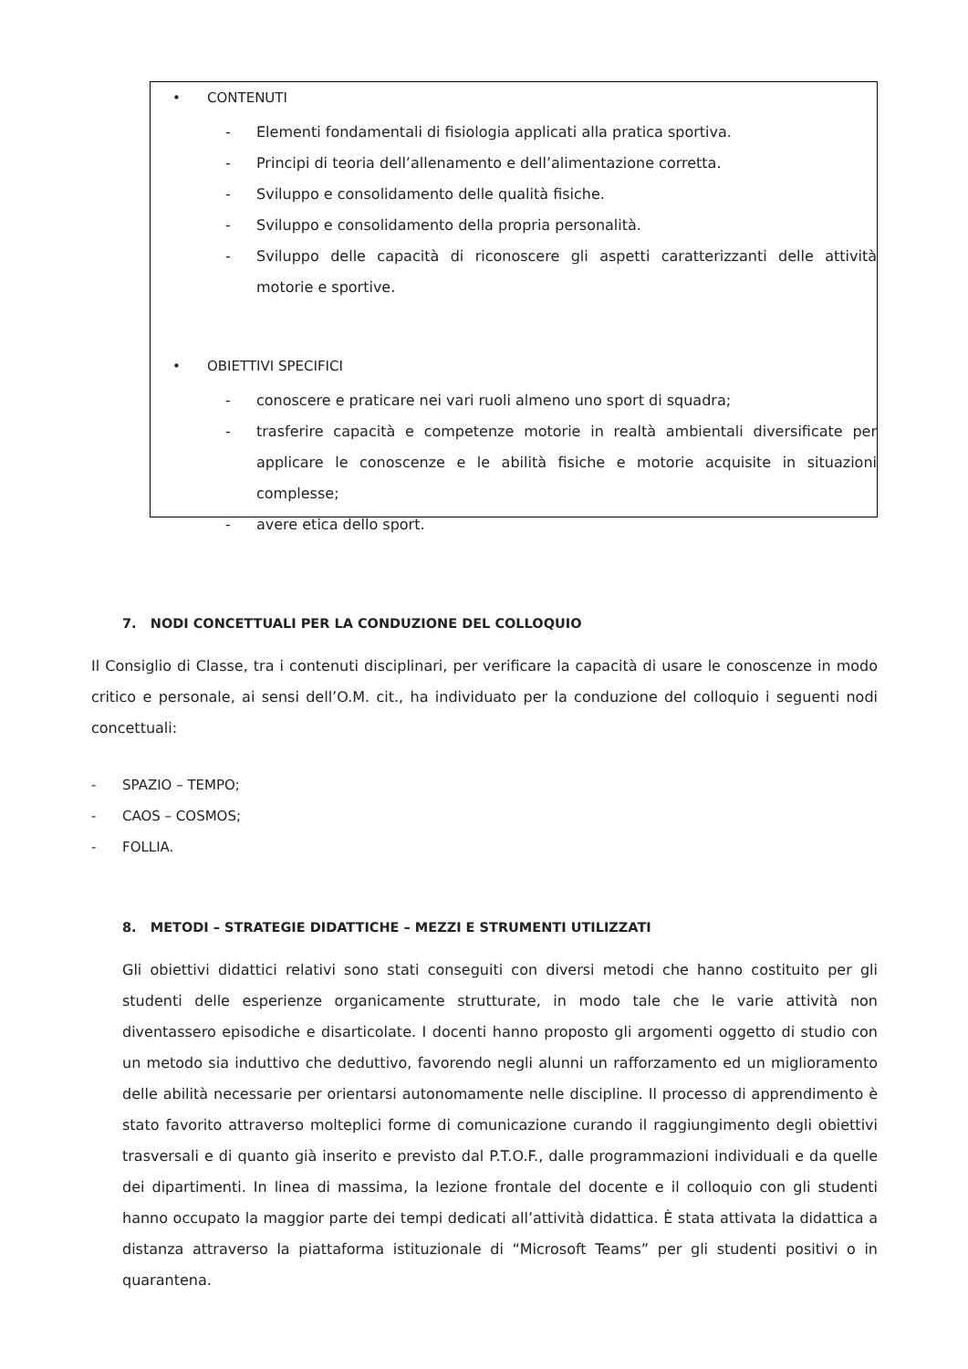• CONTENUTI
- Elementi fondamentali di fisiologia applicati alla pratica sportiva.
- Principi di teoria dell’allenamento e dell’alimentazione corretta.
- Sviluppo e consolidamento delle qualità fisiche.
- Sviluppo e consolidamento della propria personalità.
- Sviluppo delle capacità di riconoscere gli aspetti caratterizzanti delle attività motorie e sportive.
• OBIETTIVI SPECIFICI
- conoscere e praticare nei vari ruoli almeno uno sport di squadra;
- trasferire capacità e competenze motorie in realtà ambientali diversificate per applicare le conoscenze e le abilità fisiche e motorie acquisite in situazioni complesse;
- avere etica dello sport.
7. NODI CONCETTUALI PER LA CONDUZIONE DEL COLLOQUIO
Il Consiglio di Classe, tra i contenuti disciplinari, per verificare la capacità di usare le conoscenze in modo critico e personale, ai sensi dell’O.M. cit., ha individuato per la conduzione del colloquio i seguenti nodi concettuali:
- SPAZIO – TEMPO;
- CAOS – COSMOS;
- FOLLIA.
8. METODI – STRATEGIE DIDATTICHE – MEZZI E STRUMENTI UTILIZZATI
Gli obiettivi didattici relativi sono stati conseguiti con diversi metodi che hanno costituito per gli studenti delle esperienze organicamente strutturate, in modo tale che le varie attività non diventassero episodiche e disarticolate. I docenti hanno proposto gli argomenti oggetto di studio con un metodo sia induttivo che deduttivo, favorendo negli alunni un rafforzamento ed un miglioramento delle abilità necessarie per orientarsi autonomamente nelle discipline. Il processo di apprendimento è stato favorito attraverso molteplici forme di comunicazione curando il raggiungimento degli obiettivi trasversali e di quanto già inserito e previsto dal P.T.O.F., dalle programmazioni individuali e da quelle dei dipartimenti. In linea di massima, la lezione frontale del docente e il colloquio con gli studenti hanno occupato la maggior parte dei tempi dedicati all’attività didattica. È stata attivata la didattica a distanza attraverso la piattaforma istituzionale di “Microsoft Teams” per gli studenti positivi o in quarantena.